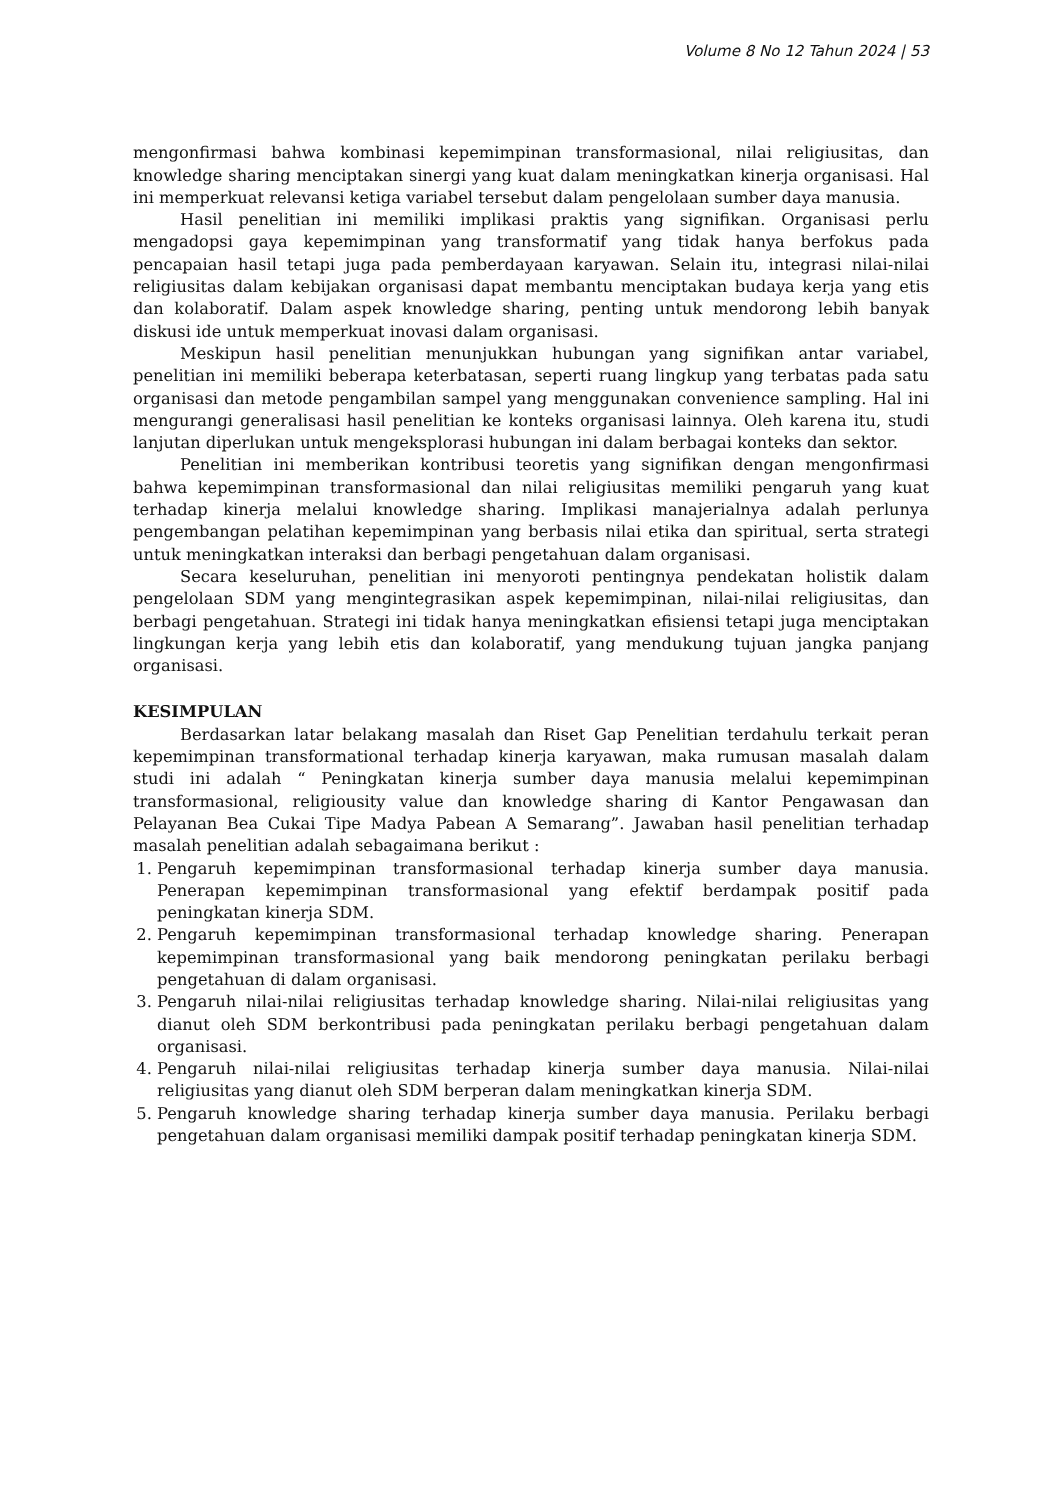Volume 8 No 12 Tahun 2024 | 53
mengonfirmasi bahwa kombinasi kepemimpinan transformasional, nilai religiusitas, dan knowledge sharing menciptakan sinergi yang kuat dalam meningkatkan kinerja organisasi. Hal ini memperkuat relevansi ketiga variabel tersebut dalam pengelolaan sumber daya manusia.
Hasil penelitian ini memiliki implikasi praktis yang signifikan. Organisasi perlu mengadopsi gaya kepemimpinan yang transformatif yang tidak hanya berfokus pada pencapaian hasil tetapi juga pada pemberdayaan karyawan. Selain itu, integrasi nilai-nilai religiusitas dalam kebijakan organisasi dapat membantu menciptakan budaya kerja yang etis dan kolaboratif. Dalam aspek knowledge sharing, penting untuk mendorong lebih banyak diskusi ide untuk memperkuat inovasi dalam organisasi.
Meskipun hasil penelitian menunjukkan hubungan yang signifikan antar variabel, penelitian ini memiliki beberapa keterbatasan, seperti ruang lingkup yang terbatas pada satu organisasi dan metode pengambilan sampel yang menggunakan convenience sampling. Hal ini mengurangi generalisasi hasil penelitian ke konteks organisasi lainnya. Oleh karena itu, studi lanjutan diperlukan untuk mengeksplorasi hubungan ini dalam berbagai konteks dan sektor.
Penelitian ini memberikan kontribusi teoretis yang signifikan dengan mengonfirmasi bahwa kepemimpinan transformasional dan nilai religiusitas memiliki pengaruh yang kuat terhadap kinerja melalui knowledge sharing. Implikasi manajerialnya adalah perlunya pengembangan pelatihan kepemimpinan yang berbasis nilai etika dan spiritual, serta strategi untuk meningkatkan interaksi dan berbagi pengetahuan dalam organisasi.
Secara keseluruhan, penelitian ini menyoroti pentingnya pendekatan holistik dalam pengelolaan SDM yang mengintegrasikan aspek kepemimpinan, nilai-nilai religiusitas, dan berbagi pengetahuan. Strategi ini tidak hanya meningkatkan efisiensi tetapi juga menciptakan lingkungan kerja yang lebih etis dan kolaboratif, yang mendukung tujuan jangka panjang organisasi.
KESIMPULAN
Berdasarkan latar belakang masalah dan Riset Gap Penelitian terdahulu terkait peran kepemimpinan transformational terhadap kinerja karyawan, maka rumusan masalah dalam studi ini adalah “ Peningkatan kinerja sumber daya manusia melalui kepemimpinan transformasional, religiousity value dan knowledge sharing di Kantor Pengawasan dan Pelayanan Bea Cukai Tipe Madya Pabean A Semarang”. Jawaban hasil penelitian terhadap masalah penelitian adalah sebagaimana berikut :
1. Pengaruh kepemimpinan transformasional terhadap kinerja sumber daya manusia. Penerapan kepemimpinan transformasional yang efektif berdampak positif pada peningkatan kinerja SDM.
2. Pengaruh kepemimpinan transformasional terhadap knowledge sharing. Penerapan kepemimpinan transformasional yang baik mendorong peningkatan perilaku berbagi pengetahuan di dalam organisasi.
3. Pengaruh nilai-nilai religiusitas terhadap knowledge sharing. Nilai-nilai religiusitas yang dianut oleh SDM berkontribusi pada peningkatan perilaku berbagi pengetahuan dalam organisasi.
4. Pengaruh nilai-nilai religiusitas terhadap kinerja sumber daya manusia. Nilai-nilai religiusitas yang dianut oleh SDM berperan dalam meningkatkan kinerja SDM.
5. Pengaruh knowledge sharing terhadap kinerja sumber daya manusia. Perilaku berbagi pengetahuan dalam organisasi memiliki dampak positif terhadap peningkatan kinerja SDM.